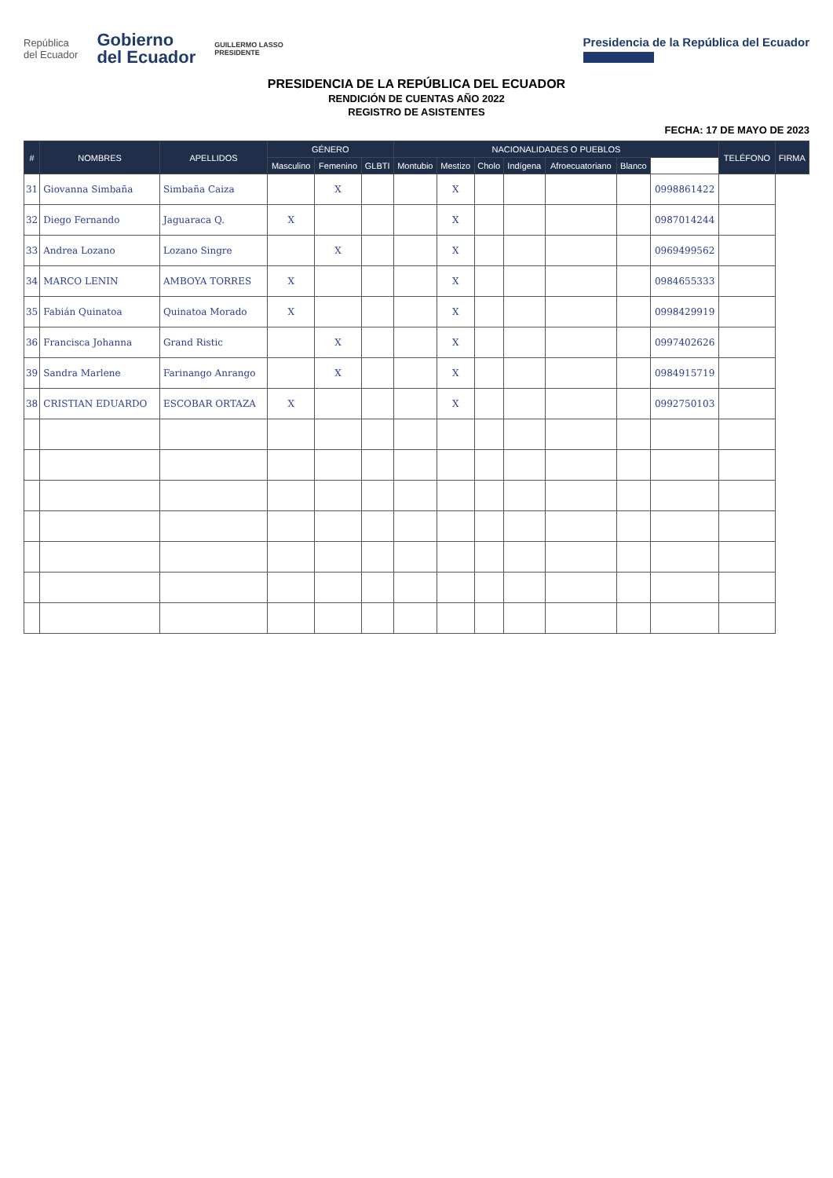República
del Ecuador
Gobierno
del Ecuador
GUILLERMO LASSO
PRESIDENTE
Presidencia de la República del Ecuador
PRESIDENCIA DE LA REPÚBLICA DEL ECUADOR
RENDICIÓN DE CUENTAS AÑO 2022
REGISTRO DE ASISTENTES
FECHA: 17 DE MAYO DE 2023
| # | NOMBRES | APELLIDOS | GÉNERO | | | NACIONALIDADES O PUEBLOS | | | | | | | TELÉFONO | FIRMA |
| --- | --- | --- | --- | --- | --- | --- | --- | --- | --- | --- | --- | --- | --- | --- |
| | | | Masculino | Femenino | GLBTI | Montubio | Mestizo | Cholo | Indígena | Afroecuatoriano | Blanco | | | |
| 31 | Giovanna Simbaña | Simbaña Caiza | | X | | | X | | | | | 0998861422 | | |
| 32 | Diego Fernando | Jaguaraca Q. | X | | | | X | | | | | 0987014244 | | |
| 33 | Andrea Lozano | Lozano Singre | | X | | | X | | | | | 0969499562 | | |
| 34 | MARCO LENIN | AMBOYA TORRES | X | | | | X | | | | | 0984655333 | | |
| 35 | Fabián Quinatoa | Quinatoa Morado | X | | | | X | | | | | 0998429919 | | |
| 36 | Francisca Johanna | Grand Ristic | | X | | | X | | | | | 0997402626 | | |
| 39 | Sandra Marlene | Farinango Anrango | | X | | | X | | | | | 0984915719 | | |
| 38 | CRISTIAN EDUARDO | ESCOBAR ORTAZA | X | | | | X | | | | | 0992750103 | | |